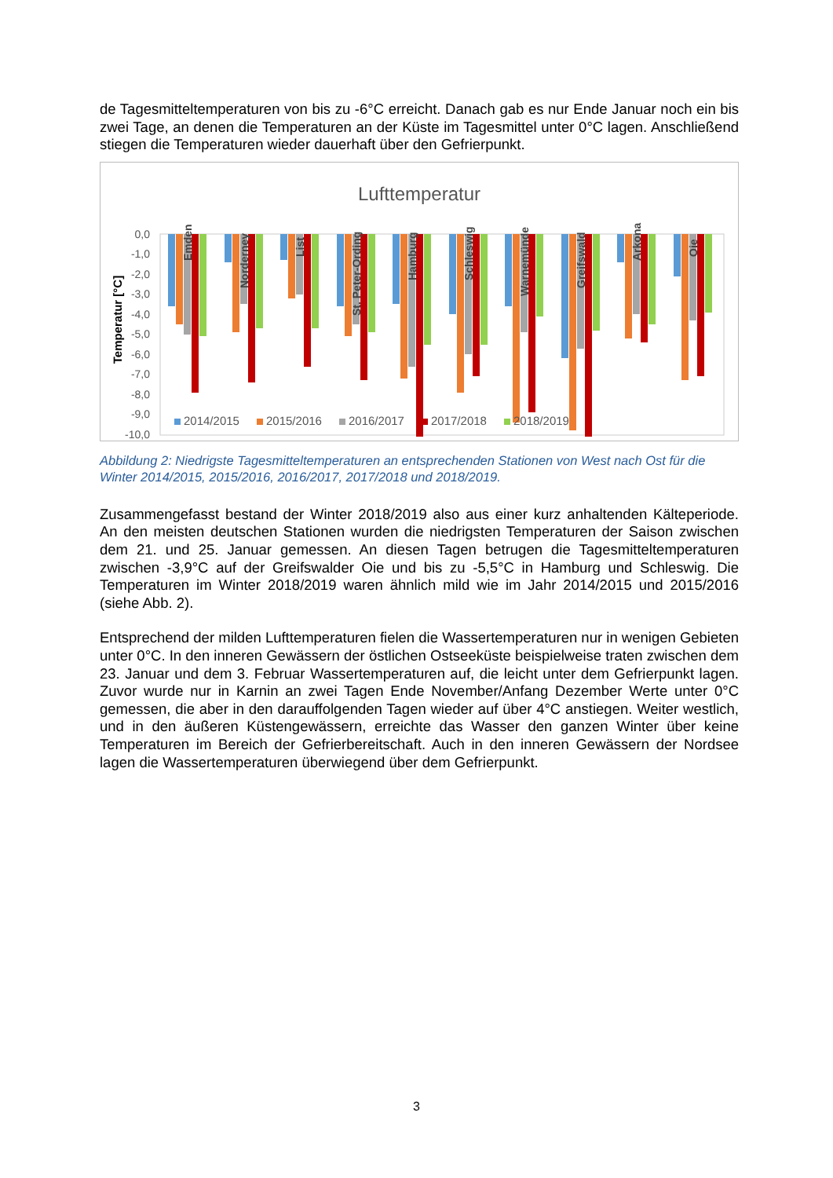de Tagesmitteltemperaturen von bis zu -6°C erreicht. Danach gab es nur Ende Januar noch ein bis zwei Tage, an denen die Temperaturen an der Küste im Tagesmittel unter 0°C lagen. Anschließend stiegen die Temperaturen wieder dauerhaft über den Gefrierpunkt.
Lufttemperatur
Temperatur [°C]
0,0
-1,0
-2,0
-3,0
-4,0
-5,0
-6,0
-7,0
-8,0
-9,0
-10,0
-11,0
Emden
Norderney
List
St. Peter-Ording
Hamburg
Schleswig
Warnemünde
Greifswald
Arkona
Oie
2014/2015
2015/2016
2016/2017
2017/2018
2018/2019
Abbildung 2: Niedrigste Tagesmitteltemperaturen an entsprechenden Stationen von West nach Ost für die Winter 2014/2015, 2015/2016, 2016/2017, 2017/2018 und 2018/2019.
Zusammengefasst bestand der Winter 2018/2019 also aus einer kurz anhaltenden Kälteperiode. An den meisten deutschen Stationen wurden die niedrigsten Temperaturen der Saison zwischen dem 21. und 25. Januar gemessen. An diesen Tagen betrugen die Tagesmitteltemperaturen zwischen -3,9°C auf der Greifswalder Oie und bis zu -5,5°C in Hamburg und Schleswig. Die Temperaturen im Winter 2018/2019 waren ähnlich mild wie im Jahr 2014/2015 und 2015/2016 (siehe Abb. 2).
Entsprechend der milden Lufttemperaturen fielen die Wassertemperaturen nur in wenigen Gebieten unter 0°C. In den inneren Gewässern der östlichen Ostseeküste beispielweise traten zwischen dem 23. Januar und dem 3. Februar Wassertemperaturen auf, die leicht unter dem Gefrierpunkt lagen. Zuvor wurde nur in Karnin an zwei Tagen Ende November/Anfang Dezember Werte unter 0°C gemessen, die aber in den darauffolgenden Tagen wieder auf über 4°C anstiegen. Weiter westlich, und in den äußeren Küstengewässern, erreichte das Wasser den ganzen Winter über keine Temperaturen im Bereich der Gefrierbereitschaft. Auch in den inneren Gewässern der Nordsee lagen die Wassertemperaturen überwiegend über dem Gefrierpunkt.
3